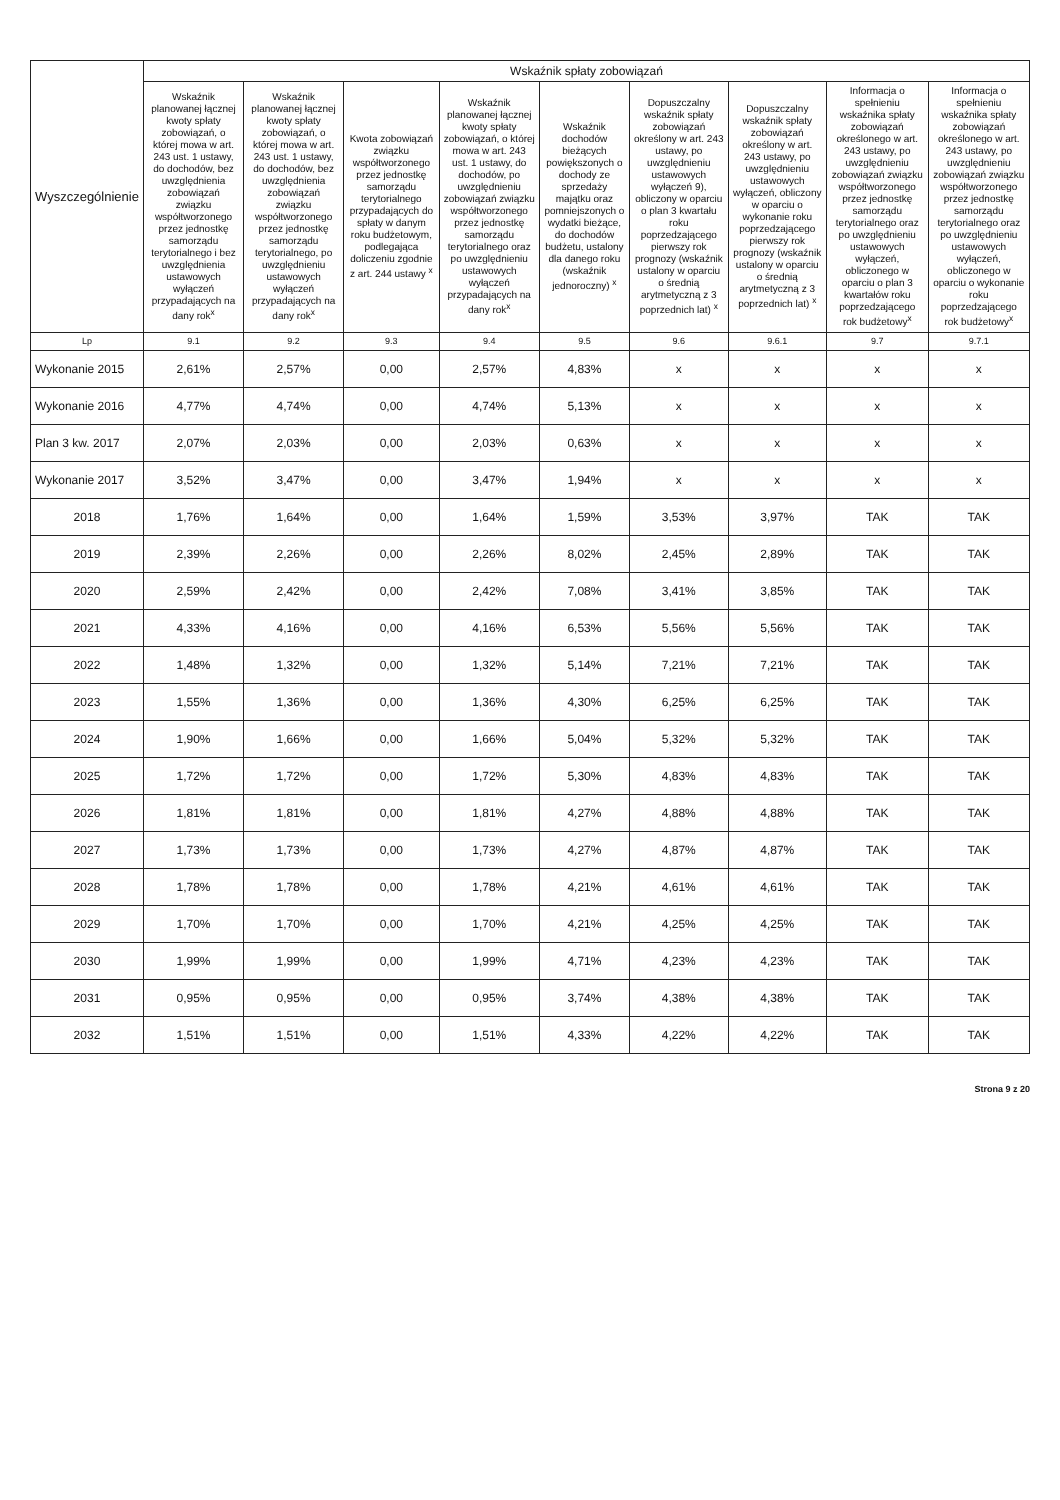| Wyszczególnienie | Wskaźnik spłaty zobowiązań | | | | | | | | |
| --- | --- | --- | --- | --- | --- | --- | --- | --- | --- |
| | Wskaźnik planowanej łącznej kwoty spłaty zobowiązań, o której mowa w art. 243 ust. 1 ustawy, do dochodów, bez uwzględnienia zobowiązań związku współtworzonego przez jednostkę samorządu terytorialnego i bez uwzględnienia ustawowych wyłączeń przypadających na dany rok<sup>x</sup> | Wskaźnik planowanej łącznej kwoty spłaty zobowiązań, o której mowa w art. 243 ust. 1 ustawy, do dochodów, bez uwzględnienia zobowiązań związku współtworzonego przez jednostkę samorządu terytorialnego, po uwzględnieniu ustawowych wyłączeń przypadających na dany rok<sup>x</sup> | Kwota zobowiązań związku współtworzonego przez jednostkę samorządu terytorialnego przypadających do spłaty w danym roku budżetowym, podlegająca doliczeniu zgodnie z art. 244 ustawy <sup>x</sup> | Wskaźnik planowanej łącznej kwoty spłaty zobowiązań, o której mowa w art. 243 ust. 1 ustawy, do dochodów, po uwzględnieniu zobowiązań związku współtworzonego przez jednostkę samorządu terytorialnego oraz po uwzględnieniu ustawowych wyłączeń przypadających na dany rok<sup>x</sup> | Wskaźnik dochodów bieżących powiększonych o dochody ze sprzedaży majątku oraz pomniejszonych o wydatki bieżące, do dochodów budżetu, ustalony dla danego roku (wskaźnik jednoroczny) <sup>x</sup> | Dopuszczalny wskaźnik spłaty zobowiązań określony w art. 243 ustawy, po uwzględnieniu ustawowych wyłączeń 9), obliczony w oparciu o plan 3 kwartału roku poprzedzającego pierwszy rok prognozy (wskaźnik ustalony w oparciu o średnią arytmetyczną z 3 poprzednich lat) <sup>x</sup> | Dopuszczalny wskaźnik spłaty zobowiązań określony w art. 243 ustawy, po uwzględnieniu ustawowych wyłączeń, obliczony w oparciu o wykonanie roku poprzedzającego pierwszy rok prognozy (wskaźnik ustalony w oparciu o średnią arytmetyczną z 3 poprzednich lat) <sup>x</sup> | Informacja o spełnieniu wskaźnika spłaty zobowiązań określonego w art. 243 ustawy, po uwzględnieniu zobowiązań związku współtworzonego przez jednostkę samorządu terytorialnego oraz po uwzględnieniu ustawowych wyłączeń, obliczonego w oparciu o plan 3 kwartałów roku poprzedzającego rok budżetowy<sup>x</sup> | Informacja o spełnieniu wskaźnika spłaty zobowiązań określonego w art. 243 ustawy, po uwzględnieniu zobowiązań związku współtworzonego przez jednostkę samorządu terytorialnego oraz po uwzględnieniu ustawowych wyłączeń, obliczonego w oparciu o wykonanie roku poprzedzającego rok budżetowy<sup>x</sup> |
| Lp | 9.1 | 9.2 | 9.3 | 9.4 | 9.5 | 9.6 | 9.6.1 | 9.7 | 9.7.1 |
| Wykonanie 2015 | 2,61% | 2,57% | 0,00 | 2,57% | 4,83% | x | x | x | x |
| Wykonanie 2016 | 4,77% | 4,74% | 0,00 | 4,74% | 5,13% | x | x | x | x |
| Plan 3 kw. 2017 | 2,07% | 2,03% | 0,00 | 2,03% | 0,63% | x | x | x | x |
| Wykonanie 2017 | 3,52% | 3,47% | 0,00 | 3,47% | 1,94% | x | x | x | x |
| 2018 | 1,76% | 1,64% | 0,00 | 1,64% | 1,59% | 3,53% | 3,97% | TAK | TAK |
| 2019 | 2,39% | 2,26% | 0,00 | 2,26% | 8,02% | 2,45% | 2,89% | TAK | TAK |
| 2020 | 2,59% | 2,42% | 0,00 | 2,42% | 7,08% | 3,41% | 3,85% | TAK | TAK |
| 2021 | 4,33% | 4,16% | 0,00 | 4,16% | 6,53% | 5,56% | 5,56% | TAK | TAK |
| 2022 | 1,48% | 1,32% | 0,00 | 1,32% | 5,14% | 7,21% | 7,21% | TAK | TAK |
| 2023 | 1,55% | 1,36% | 0,00 | 1,36% | 4,30% | 6,25% | 6,25% | TAK | TAK |
| 2024 | 1,90% | 1,66% | 0,00 | 1,66% | 5,04% | 5,32% | 5,32% | TAK | TAK |
| 2025 | 1,72% | 1,72% | 0,00 | 1,72% | 5,30% | 4,83% | 4,83% | TAK | TAK |
| 2026 | 1,81% | 1,81% | 0,00 | 1,81% | 4,27% | 4,88% | 4,88% | TAK | TAK |
| 2027 | 1,73% | 1,73% | 0,00 | 1,73% | 4,27% | 4,87% | 4,87% | TAK | TAK |
| 2028 | 1,78% | 1,78% | 0,00 | 1,78% | 4,21% | 4,61% | 4,61% | TAK | TAK |
| 2029 | 1,70% | 1,70% | 0,00 | 1,70% | 4,21% | 4,25% | 4,25% | TAK | TAK |
| 2030 | 1,99% | 1,99% | 0,00 | 1,99% | 4,71% | 4,23% | 4,23% | TAK | TAK |
| 2031 | 0,95% | 0,95% | 0,00 | 0,95% | 3,74% | 4,38% | 4,38% | TAK | TAK |
| 2032 | 1,51% | 1,51% | 0,00 | 1,51% | 4,33% | 4,22% | 4,22% | TAK | TAK |
Strona 9 z 20